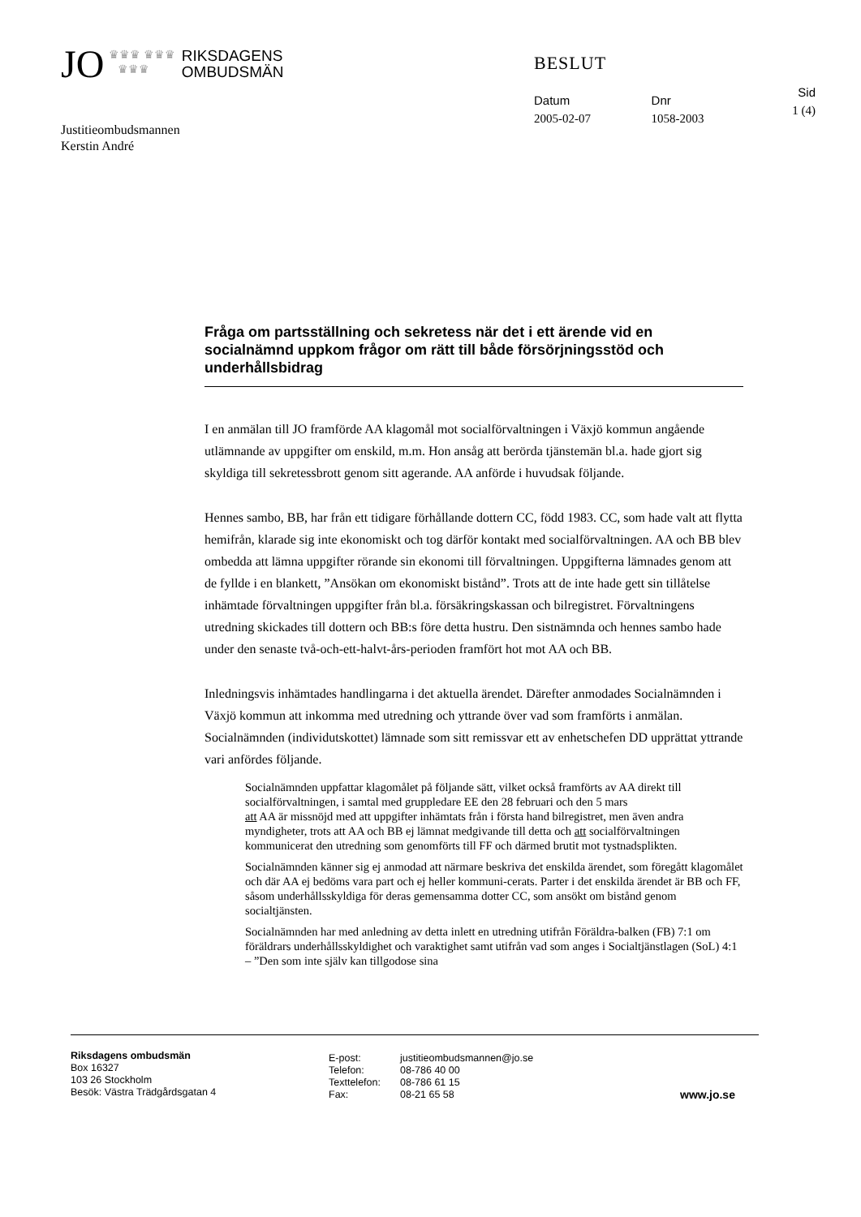JO ♛♛♛ ♛♛♛
♛♛♛ RIKSDAGENS
OMBUDSMÄN
BESLUT
Datum
2005-02-07
Dnr
1058-2003
Sid
1 (4)
Justitieombudsmannen
Kerstin André
Fråga om partsställning och sekretess när det i ett ärende vid en socialnämnd uppkom frågor om rätt till både försörjningsstöd och underhållsbidrag
I en anmälan till JO framförde AA klagomål mot socialförvaltningen i Växjö kommun angående utlämnande av uppgifter om enskild, m.m. Hon ansåg att berörda tjänstemän bl.a. hade gjort sig skyldiga till sekretessbrott genom sitt agerande. AA anförde i huvudsak följande.
Hennes sambo, BB, har från ett tidigare förhållande dottern CC, född 1983. CC, som hade valt att flytta hemifrån, klarade sig inte ekonomiskt och tog därför kontakt med socialförvaltningen. AA och BB blev ombedda att lämna uppgifter rörande sin ekonomi till förvaltningen. Uppgifterna lämnades genom att de fyllde i en blankett, ”Ansökan om ekonomiskt bistånd”. Trots att de inte hade gett sin tillåtelse inhämtade förvaltningen uppgifter från bl.a. försäkringskassan och bilregistret. Förvaltningens utredning skickades till dottern och BB:s före detta hustru. Den sistnämnda och hennes sambo hade under den senaste två-och-ett-halvt-års-perioden framfört hot mot AA och BB.
Inledningsvis inhämtades handlingarna i det aktuella ärendet. Därefter anmodades Socialnämnden i Växjö kommun att inkomma med utredning och yttrande över vad som framförts i anmälan. Socialnämnden (individutskottet) lämnade som sitt remissvar ett av enhetschefen DD upprättat yttrande vari anfördes följande.
Socialnämnden uppfattar klagomålet på följande sätt, vilket också framförts av AA direkt till socialförvaltningen, i samtal med gruppledare EE den 28 februari och den 5 mars
att AA är missnöjd med att uppgifter inhämtats från i första hand bilregistret, men även andra myndigheter, trots att AA och BB ej lämnat medgivande till detta och att socialförvaltningen kommunicerat den utredning som genomförts till FF och därmed brutit mot tystnadsplikten.
Socialnämnden känner sig ej anmodad att närmare beskriva det enskilda ärendet, som föregått klagomålet och där AA ej bedöms vara part och ej heller kommuni-cerats. Parter i det enskilda ärendet är BB och FF, såsom underhållsskyldiga för deras gemensamma dotter CC, som ansökt om bistånd genom socialtjänsten.
Socialnämnden har med anledning av detta inlett en utredning utifrån Föräldra-balken (FB) 7:1 om föräldrars underhållsskyldighet och varaktighet samt utifrån vad som anges i Socialtjänstlagen (SoL) 4:1 – ”Den som inte själv kan tillgodose sina
Riksdagens ombudsmän
Box 16327
103 26 Stockholm
Besök: Västra Trädgårdsgatan 4
E-post:
Telefon:
Texttelefon:
Fax:
justitieombudsmannen@jo.se
08-786 40 00
08-786 61 15
08-21 65 58
www.jo.se